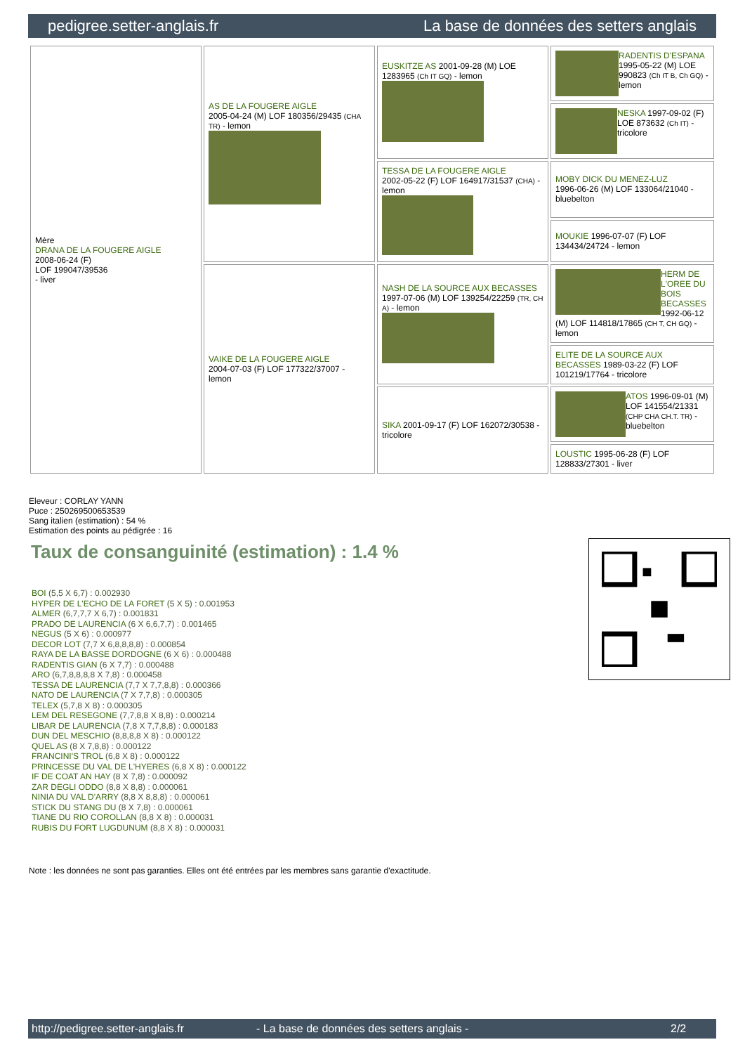pedigree.setter-anglais.fr La base de données des setters anglais
| Mère DRANA DE LA FOUGERE AIGLE 2008-06-24 (F) LOF 199047/39536 - liver | AS DE LA FOUGERE AIGLE 2005-04-24 (M) LOF 180356/29435 (CHA TR) - lemon | EUSKITZE AS 2001-09-28 (M) LOE 1283965 (Ch IT GQ) - lemon | RADENTIS D'ESPANA 1995-05-22 (M) LOE 990823 (Ch IT B, Ch GQ) - lemon |
| | | | NESKA 1997-09-02 (F) LOE 873632 (Ch IT) - tricolore |
| | | TESSA DE LA FOUGERE AIGLE 2002-05-22 (F) LOF 164917/31537 (CHA) - lemon | MOBY DICK DU MENEZ-LUZ 1996-06-26 (M) LOF 133064/21040 - bluebelton |
| | | | MOUKIE 1996-07-07 (F) LOF 134434/24724 - lemon |
| | VAIKE DE LA FOUGERE AIGLE 2004-07-03 (F) LOF 177322/37007 - lemon | NASH DE LA SOURCE AUX BECASSES 1997-07-06 (M) LOF 139254/22259 (TR, CH A) - lemon | HERM DE L'OREE DU BOIS BECASSES 1992-06-12 (M) LOF 114818/17865 (CH T, CH GQ) - lemon |
| | | | ELITE DE LA SOURCE AUX BECASSES 1989-03-22 (F) LOF 101219/17764 - tricolore |
| | | SIKA 2001-09-17 (F) LOF 162072/30538 - tricolore | ATOS 1996-09-01 (M) LOF 141554/21331 (CHP CHA CH.T. TR) - bluebelton |
| | | | LOUSTIC 1995-06-28 (F) LOF 128833/27301 - liver |
Eleveur : CORLAY YANN
Puce : 250269500653539
Sang italien (estimation) : 54 %
Estimation des points au pédigrée : 16
Taux de consanguinité (estimation) : 1.4 %
BOI (5,5 X 6,7) : 0.002930
HYPER DE L'ECHO DE LA FORET (5 X 5) : 0.001953
ALMER (6,7,7,7 X 6,7) : 0.001831
PRADO DE LAURENCIA (6 X 6,6,7,7) : 0.001465
NEGUS (5 X 6) : 0.000977
DECOR LOT (7,7 X 6,8,8,8,8) : 0.000854
RAYA DE LA BASSE DORDOGNE (6 X 6) : 0.000488
RADENTIS GIAN (6 X 7,7) : 0.000488
ARO (6,7,8,8,8,8 X 7,8) : 0.000458
TESSA DE LAURENCIA (7,7 X 7,7,8,8) : 0.000366
NATO DE LAURENCIA (7 X 7,7,8) : 0.000305
TELEX (5,7,8 X 8) : 0.000305
LEM DEL RESEGONE (7,7,8,8 X 8,8) : 0.000214
LIBAR DE LAURENCIA (7,8 X 7,7,8,8) : 0.000183
DUN DEL MESCHIO (8,8,8,8 X 8) : 0.000122
QUEL AS (8 X 7,8,8) : 0.000122
FRANCINI'S TROL (6,8 X 8) : 0.000122
PRINCESSE DU VAL DE L'HYERES (6,8 X 8) : 0.000122
IF DE COAT AN HAY (8 X 7,8) : 0.000092
ZAR DEGLI ODDO (8,8 X 8,8) : 0.000061
NINIA DU VAL D'ARRY (8,8 X 8,8,8) : 0.000061
STICK DU STANG DU (8 X 7,8) : 0.000061
TIANE DU RIO COROLLAN (8,8 X 8) : 0.000031
RUBIS DU FORT LUGDUNUM (8,8 X 8) : 0.000031
Note : les données ne sont pas garanties. Elles ont été entrées par les membres sans garantie d'exactitude.
http://pedigree.setter-anglais.fr - La base de données des setters anglais - 2/2